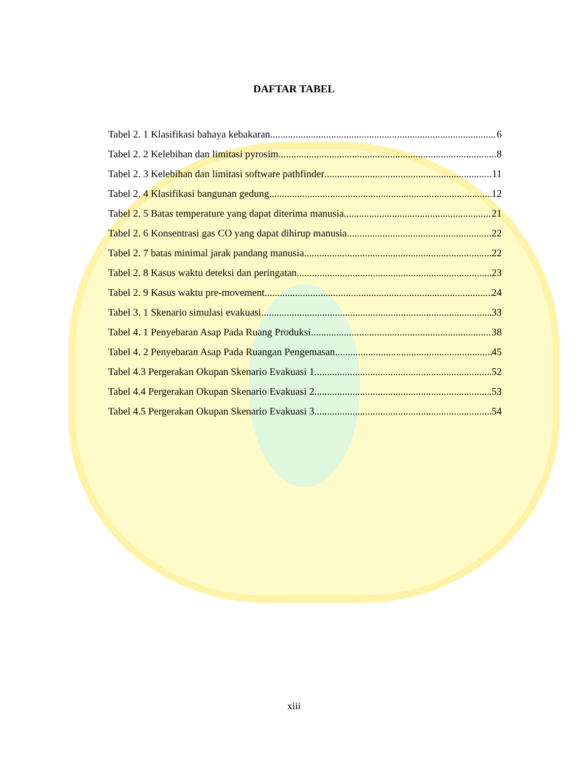DAFTAR TABEL
Tabel 2. 1 Klasifikasi bahaya kebakaran 6
Tabel 2. 2 Kelebihan dan limitasi pyrosim 8
Tabel 2. 3 Kelebihan dan limitasi software pathfinder 11
Tabel 2. 4 Klasifikasi bangunan gedung 12
Tabel 2. 5 Batas temperature yang dapat diterima manusia 21
Tabel 2. 6 Konsentrasi gas CO yang dapat dihirup manusia 22
Tabel 2. 7 batas minimal jarak pandang manusia 22
Tabel 2. 8 Kasus waktu deteksi dan peringatan 23
Tabel 2. 9 Kasus waktu pre-movement 24
Tabel 3. 1 Skenario simulasi evakuasi 33
Tabel 4. 1 Penyebaran Asap Pada Ruang Produksi 38
Tabel 4. 2 Penyebaran Asap Pada Ruangan Pengemasan 45
Tabel 4.3 Pergerakan Okupan Skenario Evakuasi 1 52
Tabel 4.4 Pergerakan Okupan Skenario Evakuasi 2 53
Tabel 4.5 Pergerakan Okupan Skenario Evakuasi 3 54
xiii